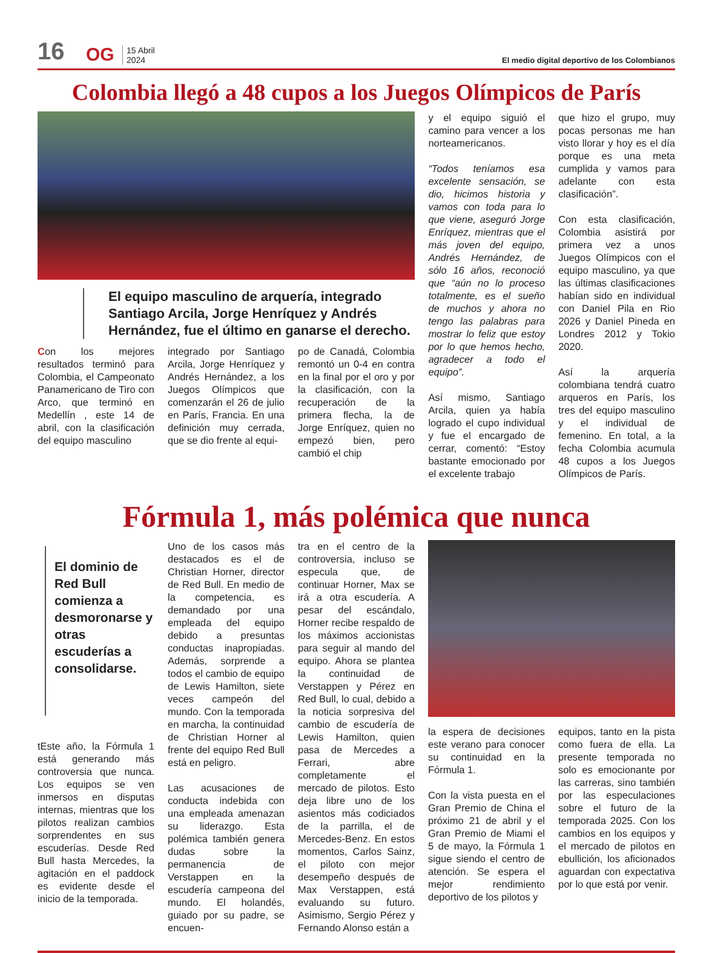16 OG 15 Abril
2024 El medio digital deportivo de los Colombianos
Colombia llegó a 48 cupos a los Juegos Olímpicos de París
El equipo masculino de arquería, integrado Santiago Arcila, Jorge Henríquez y Andrés Hernández, fue el último en ganarse el derecho.
Con los mejores resultados terminó para Colombia, el Campeonato Panamericano de Tiro con Arco, que terminó en Medellín , este 14 de abril, con la clasificación del equipo masculino
integrado por Santiago Arcila, Jorge Henríquez y Andrés Hernández, a los Juegos Olímpicos que comenzarán el 26 de julio en París, Francia. En una definición muy cerrada, que se dio frente al equi-
po de Canadá, Colombia remontó un 0-4 en contra en la final por el oro y por la clasificación, con la recuperación de la primera flecha, la de Jorge Enríquez, quien no empezó bien, pero cambió el chip
y el equipo siguió el camino para vencer a los norteamericanos.
“Todos teníamos esa excelente sensación, se dio, hicimos historia y vamos con toda para lo que viene, aseguró Jorge Enríquez, mientras que el más joven del equipo, Andrés Hernández, de sólo 16 años, reconoció que “aún no lo proceso totalmente, es el sueño de muchos y ahora no tengo las palabras para mostrar lo feliz que estoy por lo que hemos hecho, agradecer a todo el equipo”.
Así mismo, Santiago Arcila, quien ya había logrado el cupo individual y fue el encargado de cerrar, comentó: “Estoy bastante emocionado por el excelente trabajo
que hizo el grupo, muy pocas personas me han visto llorar y hoy es el día porque es una meta cumplida y vamos para adelante con esta clasificación”.
Con esta clasificación, Colombia asistirá por primera vez a unos Juegos Olímpicos con el equipo masculino, ya que las últimas clasificaciones habían sido en individual con Daniel Pila en Rio 2026 y Daniel Pineda en Londres 2012 y Tokio 2020.
Así la arquería colombiana tendrá cuatro arqueros en París, los tres del equipo masculino y el individual de femenino. En total, a la fecha Colombia acumula 48 cupos a los Juegos Olímpicos de París.
Fórmula 1, más polémica que nunca
El dominio de Red Bull comienza a desmoronarse y otras escuderías a consolidarse.
tEste año, la Fórmula 1 está generando más controversia que nunca. Los equipos se ven inmersos en disputas internas, mientras que los pilotos realizan cambios sorprendentes en sus escuderías. Desde Red Bull hasta Mercedes, la agitación en el paddock es evidente desde el inicio de la temporada.
Uno de los casos más destacados es el de Christian Horner, director de Red Bull. En medio de la competencia, es demandado por una empleada del equipo debido a presuntas conductas inapropiadas. Además, sorprende a todos el cambio de equipo de Lewis Hamilton, siete veces campeón del mundo. Con la temporada en marcha, la continuidad de Christian Horner al frente del equipo Red Bull está en peligro.
Las acusaciones de conducta indebida con una empleada amenazan su liderazgo. Esta polémica también genera dudas sobre la permanencia de Verstappen en la escudería campeona del mundo. El holandés, guiado por su padre, se encuen-
tra en el centro de la controversia, incluso se especula que, de continuar Horner, Max se irá a otra escudería. A pesar del escándalo, Horner recibe respaldo de los máximos accionistas para seguir al mando del equipo. Ahora se plantea la continuidad de Verstappen y Pérez en Red Bull, lo cual, debido a la noticia sorpresiva del cambio de escudería de Lewis Hamilton, quien pasa de Mercedes a Ferrari, abre completamente el mercado de pilotos. Esto deja libre uno de los asientos más codiciados de la parrilla, el de Mercedes-Benz. En estos momentos, Carlos Sainz, el piloto con mejor desempeño después de Max Verstappen, está evaluando su futuro. Asimismo, Sergio Pérez y Fernando Alonso están a
la espera de decisiones este verano para conocer su continuidad en la Fórmula 1.
Con la vista puesta en el Gran Premio de China el próximo 21 de abril y el Gran Premio de Miami el 5 de mayo, la Fórmula 1 sigue siendo el centro de atención. Se espera el mejor rendimiento deportivo de los pilotos y
equipos, tanto en la pista como fuera de ella. La presente temporada no solo es emocionante por las carreras, sino también por las especulaciones sobre el futuro de la temporada 2025. Con los cambios en los equipos y el mercado de pilotos en ebullición, los aficionados aguardan con expectativa por lo que está por venir.